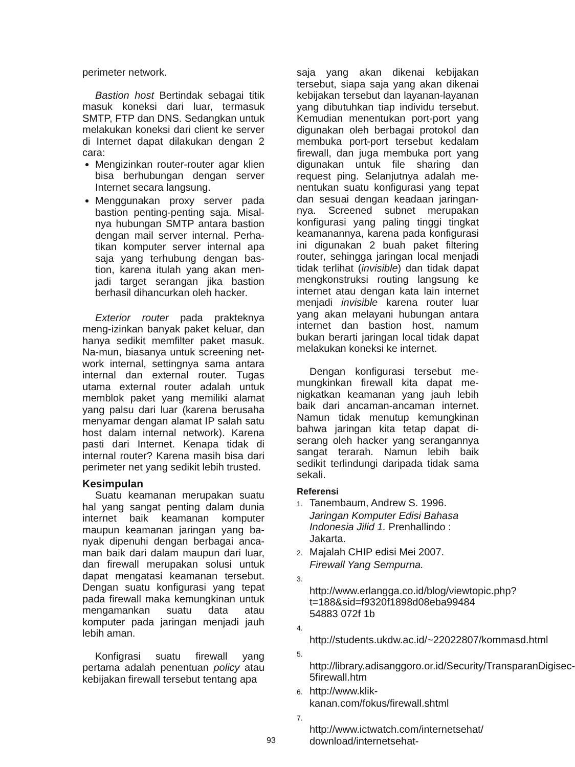perimeter network.
Bastion host Bertindak sebagai titik masuk koneksi dari luar, termasuk SMTP, FTP dan DNS. Sedangkan untuk melakukan koneksi dari client ke server di Internet dapat dilakukan dengan 2 cara:
Mengizinkan router-router agar klien bisa berhubungan dengan server Internet secara langsung.
Menggunakan proxy server pada bastion penting-penting saja. Misal-nya hubungan SMTP antara bastion dengan mail server internal. Perha-tikan komputer server internal apa saja yang terhubung dengan bas-tion, karena itulah yang akan men-jadi target serangan jika bastion berhasil dihancurkan oleh hacker.
Exterior router pada prakteknya meng-izinkan banyak paket keluar, dan hanya sedikit memfilter paket masuk. Na-mun, biasanya untuk screening net-work internal, settingnya sama antara internal dan external router. Tugas utama external router adalah untuk memblok paket yang memiliki alamat yang palsu dari luar (karena berusaha menyamar dengan alamat IP salah satu host dalam internal network). Karena pasti dari Internet. Kenapa tidak di internal router? Karena masih bisa dari perimeter net yang sedikit lebih trusted.
Kesimpulan
Suatu keamanan merupakan suatu hal yang sangat penting dalam dunia internet baik keamanan komputer maupun keamanan jaringan yang ba-nyak dipenuhi dengan berbagai anca-man baik dari dalam maupun dari luar, dan firewall merupakan solusi untuk dapat mengatasi keamanan tersebut. Dengan suatu konfigurasi yang tepat pada firewall maka kemungkinan untuk mengamankan suatu data atau komputer pada jaringan menjadi jauh lebih aman.
Konfigrasi suatu firewall yang pertama adalah penentuan policy atau kebijakan firewall tersebut tentang apa
saja yang akan dikenai kebijakan tersebut, siapa saja yang akan dikenai kebijakan tersebut dan layanan-layanan yang dibutuhkan tiap individu tersebut. Kemudian menentukan port-port yang digunakan oleh berbagai protokol dan membuka port-port tersebut kedalam firewall, dan juga membuka port yang digunakan untuk file sharing dan request ping. Selanjutnya adalah me-nentukan suatu konfigurasi yang tepat dan sesuai dengan keadaan jaringan-nya. Screened subnet merupakan konfigurasi yang paling tinggi tingkat keamanannya, karena pada konfigurasi ini digunakan 2 buah paket filtering router, sehingga jaringan local menjadi tidak terlihat (invisible) dan tidak dapat mengkonstruksi routing langsung ke internet atau dengan kata lain internet menjadi invisible karena router luar yang akan melayani hubungan antara internet dan bastion host, namum bukan berarti jaringan local tidak dapat melakukan koneksi ke internet.
Dengan konfigurasi tersebut me-mungkinkan firewall kita dapat me-nigkatkan keamanan yang jauh lebih baik dari ancaman-ancaman internet. Namun tidak menutup kemungkinan bahwa jaringan kita tetap dapat di-serang oleh hacker yang serangannya sangat terarah. Namun lebih baik sedikit terlindungi daripada tidak sama sekali.
Referensi
1. Tanembaum, Andrew S. 1996. Jaringan Komputer Edisi Bahasa Indonesia Jilid 1. Prenhallindo : Jakarta.
2. Majalah CHIP edisi Mei 2007. Firewall Yang Sempurna.
3. http://www.erlangga.co.id/blog/viewtopic.php?t=188&sid=f9320f1898d08eba99484 54883 072f 1b
4. http://students.ukdw.ac.id/~22022807/kommasd.html
5. http://library.adisanggoro.or.id/Security/TransparanDigisec-5firewall.htm
6. http://www.klik-kanan.com/fokus/firewall.shtml
7. http://www.ictwatch.com/internetsehat/ download/internetsehat-
93